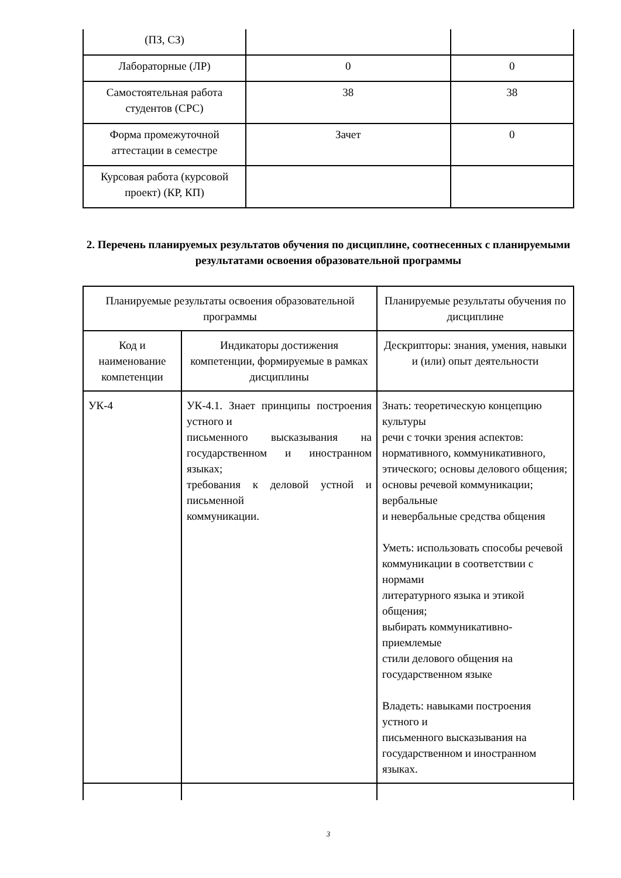| (ПЗ, СЗ) | | |
| Лабораторные (ЛР) | 0 | 0 |
| Самостоятельная работа студентов (СРС) | 38 | 38 |
| Форма промежуточной аттестации в семестре | Зачет | 0 |
| Курсовая работа (курсовой проект) (КР, КП) | | |
2. Перечень планируемых результатов обучения по дисциплине, соотнесенных с планируемыми результатами освоения образовательной программы
| Планируемые результаты освоения образовательной программы | | Планируемые результаты обучения по дисциплине |
| --- | --- | --- |
| Код и наименование компетенции | Индикаторы достижения компетенции, формируемые в рамках дисциплины | Дескрипторы: знания, умения, навыки и (или) опыт деятельности |
| УК-4 | УК-4.1. Знает принципы построения устного и письменного высказывания на государственном и иностранном языках; требования к деловой устной и письменной коммуникации. | Знать: теоретическую концепцию культуры речи с точки зрения аспектов: нормативного, коммуникативного, этического; основы делового общения; основы речевой коммуникации; вербальные и невербальные средства общения Уметь: использовать способы речевой коммуникации в соответствии с нормами литературного языка и этикой общения; выбирать коммуникативно-приемлемые стили делового общения на государственном языке Владеть: навыками построения устного и письменного высказывания на государственном и иностранном языках. |
3